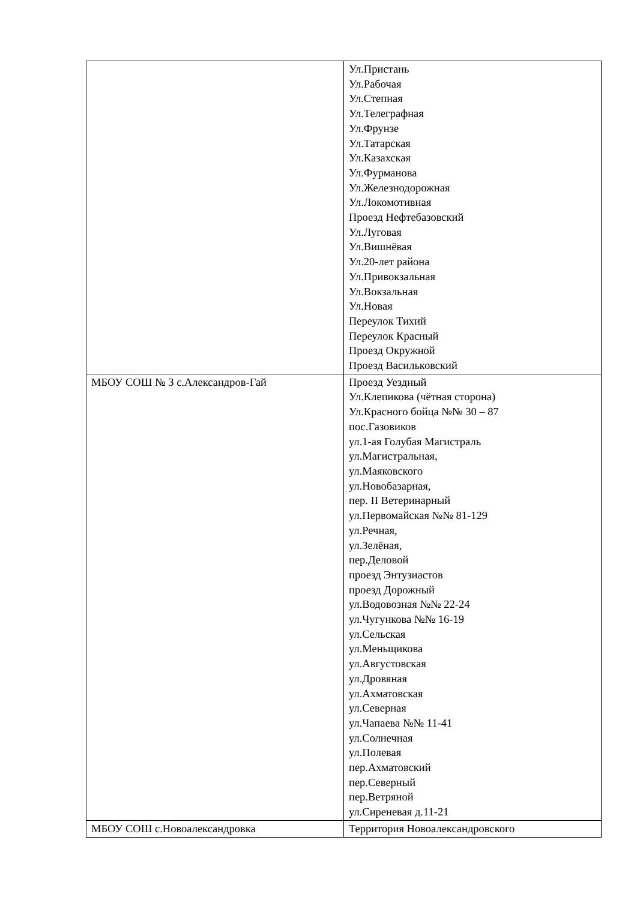| | Ул.Пристань Ул.Рабочая Ул.Степная Ул.Телеграфная Ул.Фрунзе Ул.Татарская Ул.Казахская Ул.Фурманова Ул.Железнодорожная Ул.Локомотивная Проезд Нефтебазовский Ул.Луговая Ул.Вишнёвая Ул.20-лет района Ул.Привокзальная Ул.Вокзальная Ул.Новая Переулок Тихий Переулок Красный Проезд Окружной Проезд Васильковский |
| МБОУ СОШ № 3 с.Александров-Гай | Проезд Уездный Ул.Клепикова (чётная сторона) Ул.Красного бойца №№ 30 – 87 пос.Газовиков ул.1-ая Голубая Магистраль ул.Магистральная, ул.Маяковского ул.Новобазарная, пер. II Ветеринарный ул.Первомайская №№ 81-129 ул.Речная, ул.Зелёная, пер.Деловой проезд Энтузиастов проезд Дорожный ул.Водовозная №№ 22-24 ул.Чугункова №№ 16-19 ул.Сельская ул.Меньщикова ул.Августовская ул.Дровяная ул.Ахматовская ул.Северная ул.Чапаева №№ 11-41 ул.Солнечная ул.Полевая пер.Ахматовский пер.Северный пер.Ветряной ул.Сиреневая д.11-21 |
| МБОУ СОШ с.Новоалександровка | Территория Новоалександровского |